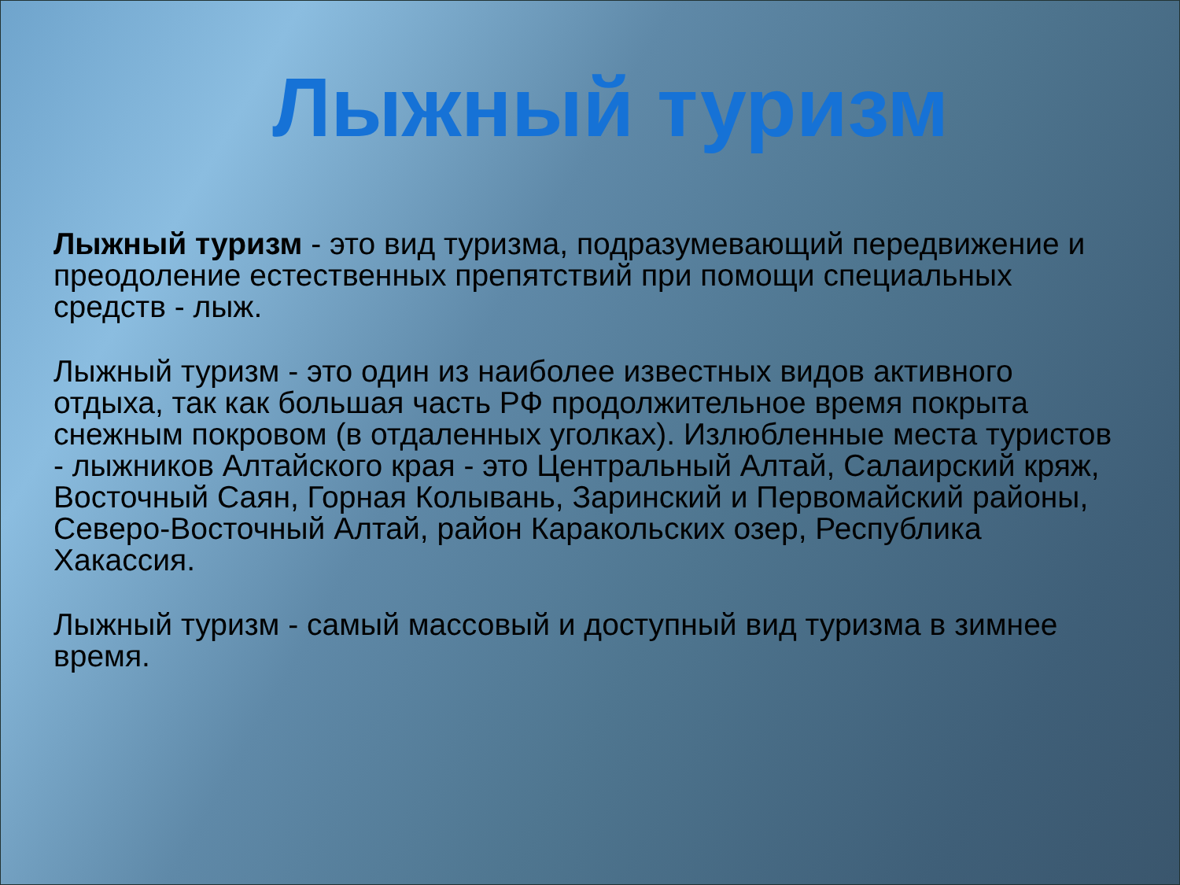Лыжный туризм
Лыжный туризм - это вид туризма, подразумевающий передвижение и преодоление естественных препятствий при помощи специальных средств - лыж.
Лыжный туризм - это один из наиболее известных видов активного отдыха, так как большая часть РФ продолжительное время покрыта снежным покровом (в отдаленных уголках). Излюбленные места туристов - лыжников Алтайского края - это Центральный Алтай, Салаирский кряж, Восточный Саян, Горная Колывань, Заринский и Первомайский районы, Северо-Восточный Алтай, район Каракольских озер, Республика Хакассия.
Лыжный туризм - самый массовый и доступный вид туризма в зимнее время.